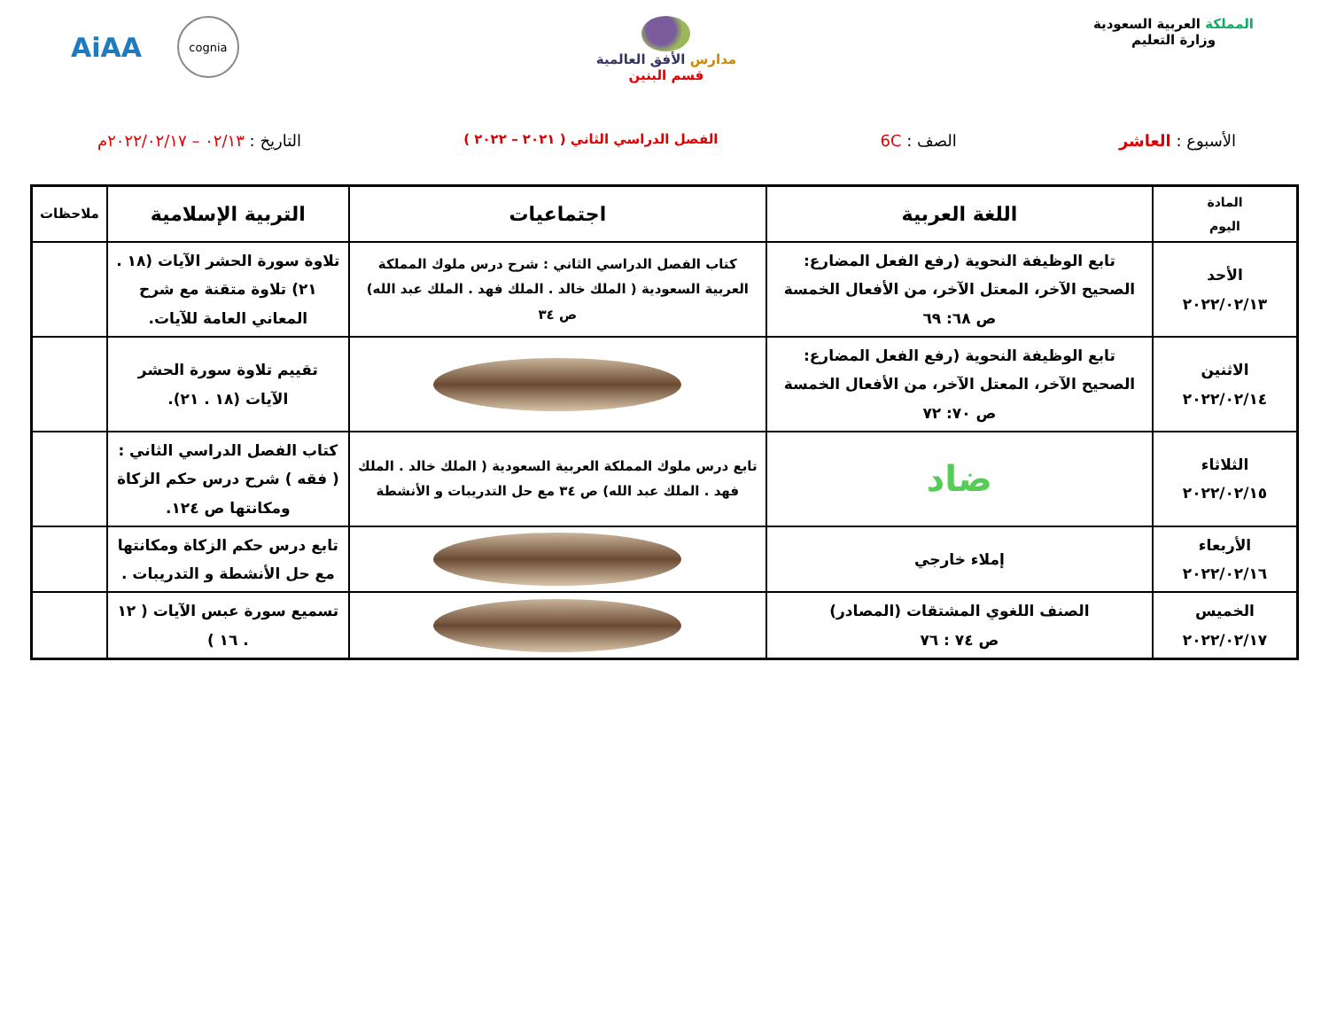المملكة العربية السعودية
وزارة التعليم
مدارس الأفق العالمية
قسم البنين
AiAA cognia
الأسبوع : العاشر الصف : 6C الفصل الدراسي الثاني ( ٢٠٢١ – ٢٠٢٢ ) التاريخ : ٠٢/١٣ – ٢٠٢٢/٠٢/١٧م
| المادة اليوم | اللغة العربية | اجتماعيات | التربية الإسلامية | ملاحظات |
| --- | --- | --- | --- | --- |
| الأحد ٢٠٢٢/٠٢/١٣ | تابع الوظيفة النحوية (رفع الفعل المضارع: الصحيح الآخر، المعتل الآخر، من الأفعال الخمسة ص ٦٨: ٦٩ | كتاب الفصل الدراسي الثاني : شرح درس ملوك المملكة العربية السعودية ( الملك خالد . الملك فهد . الملك عبد الله) ص ٣٤ | تلاوة سورة الحشر الآيات (١٨ . ٢١) تلاوة متقنة مع شرح المعاني العامة للآيات. | |
| الاثنين ٢٠٢٢/٠٢/١٤ | تابع الوظيفة النحوية (رفع الفعل المضارع: الصحيح الآخر، المعتل الآخر، من الأفعال الخمسة ص ٧٠: ٧٢ | | تقييم تلاوة سورة الحشر الآيات (١٨ . ٢١). | |
| الثلاثاء ٢٠٢٢/٠٢/١٥ | ضاد | تابع درس ملوك المملكة العربية السعودية ( الملك خالد . الملك فهد . الملك عبد الله) ص ٣٤ مع حل التدريبات و الأنشطة | كتاب الفصل الدراسي الثاني : ( فقه ) شرح درس حكم الزكاة ومكانتها ص ١٢٤. | |
| الأربعاء ٢٠٢٢/٠٢/١٦ | إملاء خارجي | | تابع درس حكم الزكاة ومكانتها مع حل الأنشطة و التدريبات . | |
| الخميس ٢٠٢٢/٠٢/١٧ | الصنف اللغوي المشتقات (المصادر) ص ٧٤ : ٧٦ | | تسميع سورة عبس الآيات ( ١٢ . ١٦ ) | |